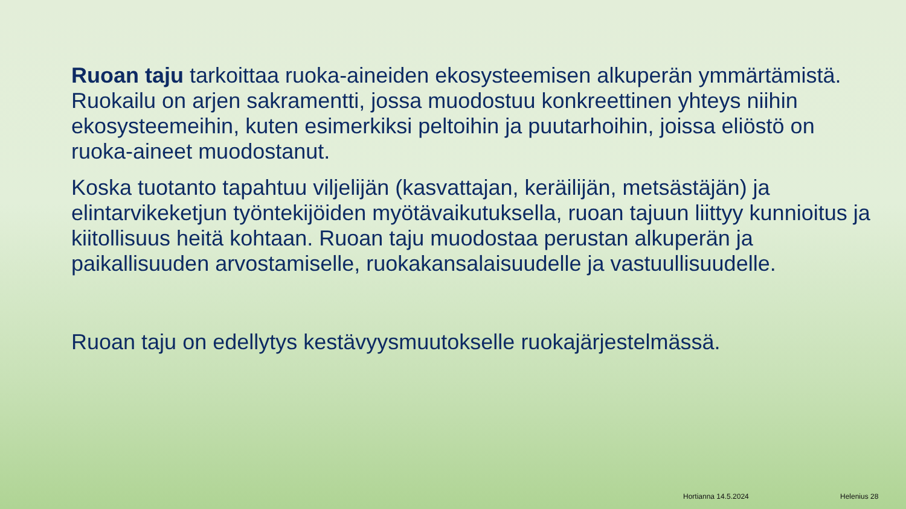Ruoan taju tarkoittaa ruoka-aineiden ekosysteemisen alkuperän ymmärtämistä. Ruokailu on arjen sakramentti, jossa muodostuu konkreettinen yhteys niihin ekosysteemeihin, kuten esimerkiksi peltoihin ja puutarhoihin, joissa eliöstö on ruoka-aineet muodostanut.
Koska tuotanto tapahtuu viljelijän (kasvattajan, keräilijän, metsästäjän) ja elintarvikeketjun työntekijöiden myötävaikutuksella, ruoan tajuun liittyy kunnioitus ja kiitollisuus heitä kohtaan. Ruoan taju muodostaa perustan alkuperän ja paikallisuuden arvostamiselle, ruokakansalaisuudelle ja vastuullisuudelle.
Ruoan taju on edellytys kestävyysmuutokselle ruokajärjestelmässä.
Hortianna 14.5.2024 Helenius 28